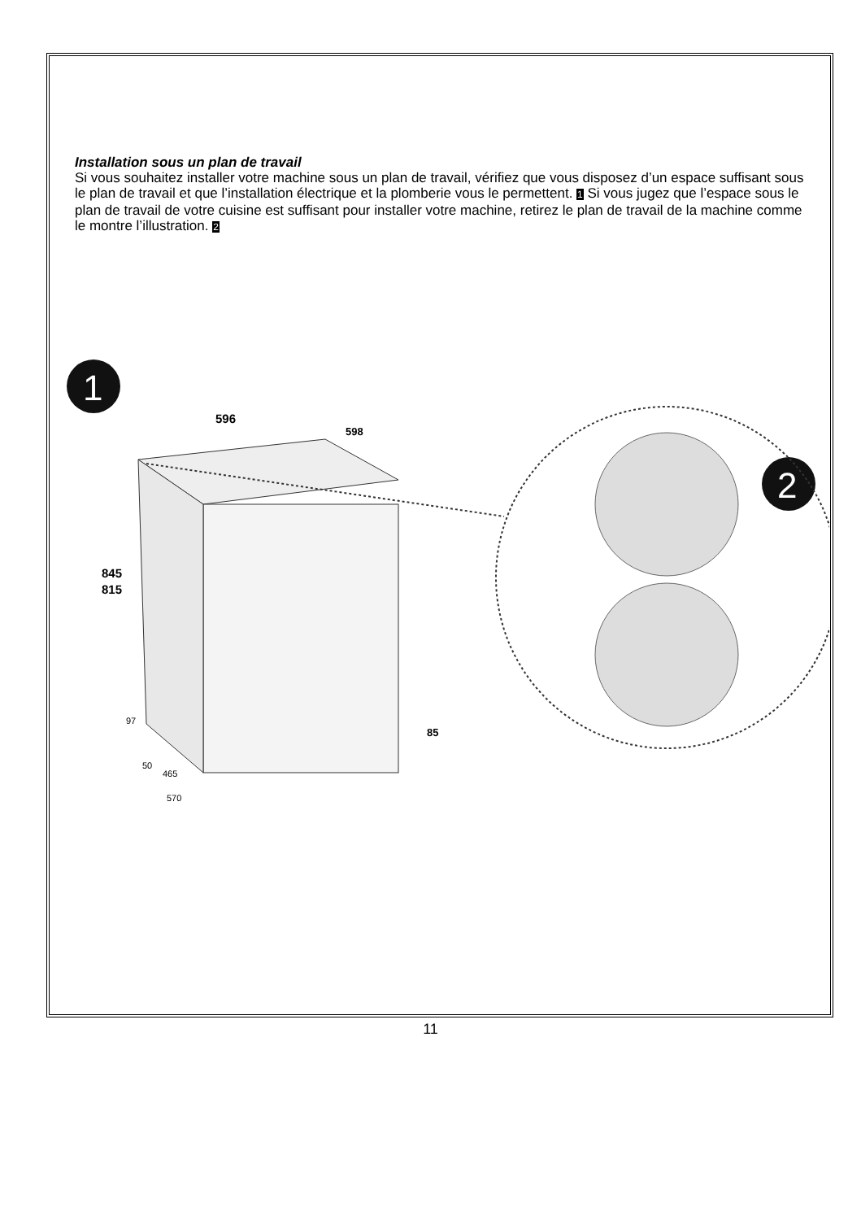Installation sous un plan de travail
Si vous souhaitez installer votre machine sous un plan de travail, vérifiez que vous disposez d’un espace suffisant sous le plan de travail et que l’installation électrique et la plomberie vous le permettent. 1 Si vous jugez que l’espace sous le plan de travail de votre cuisine est suffisant pour installer votre machine, retirez le plan de travail de la machine comme le montre l’illustration. 2
1
2
596
598
845
815
97
50
465
570
85
11